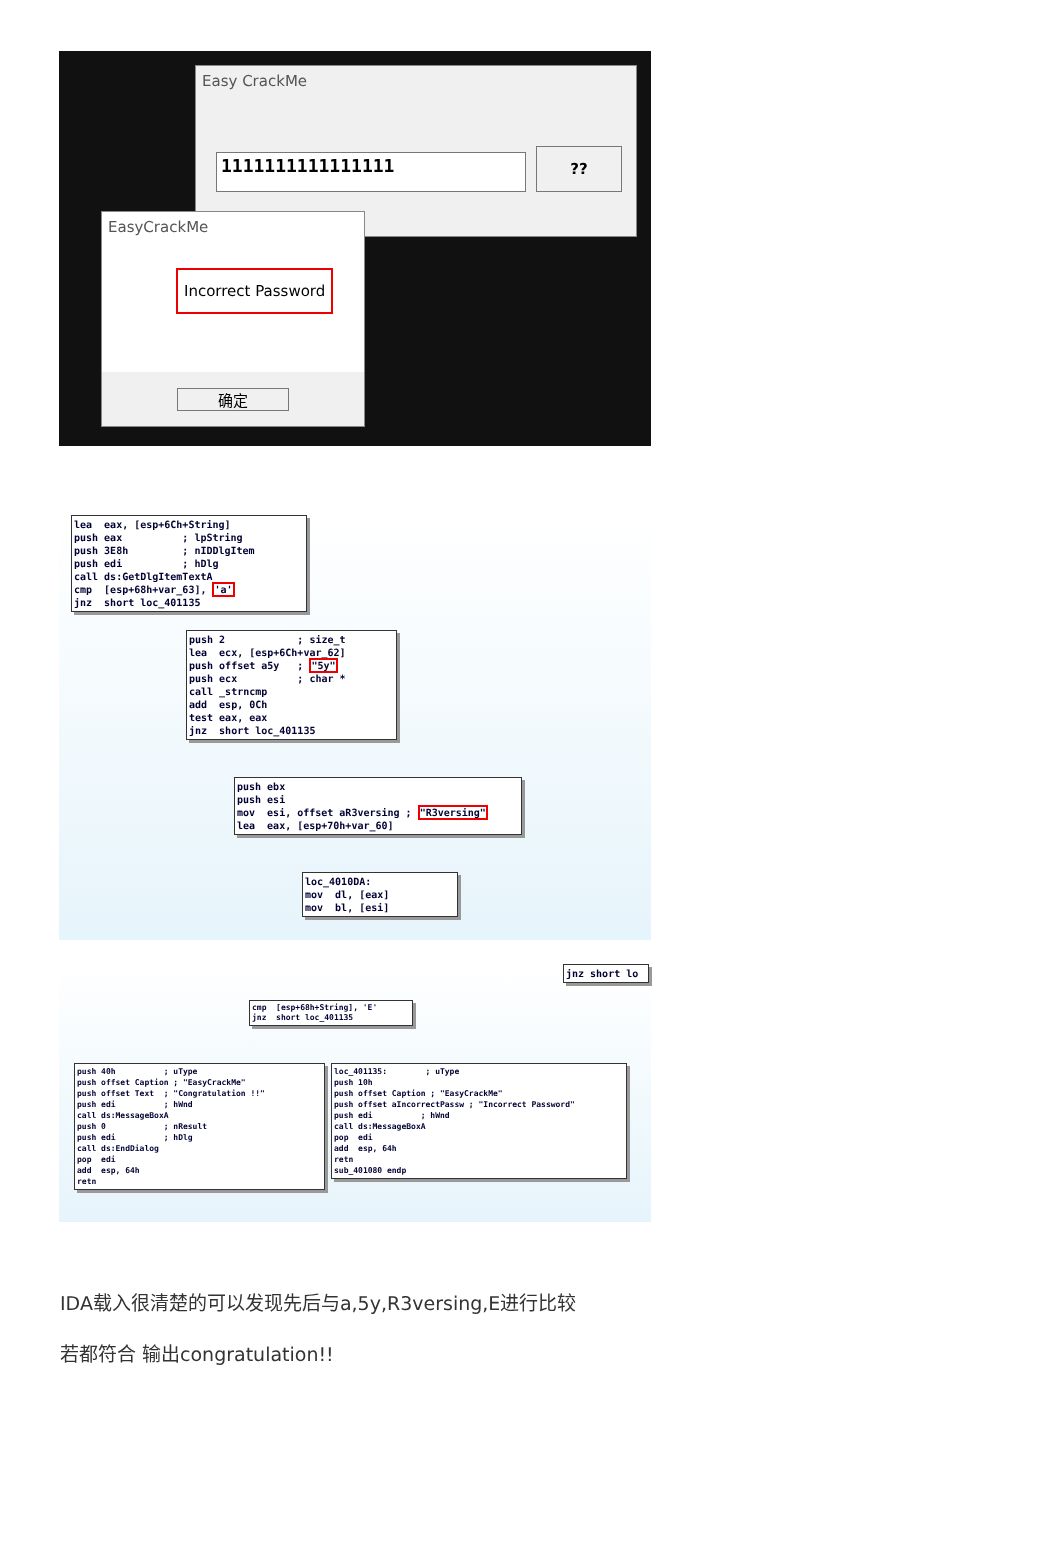Easy CrackMe
1111111111111111 ??
EasyCrackMe
Incorrect Password
确定
lea eax, [esp+6Ch+String] push eax ; lpString push 3E8h ; nIDDlgItem push edi ; hDlg call ds:GetDlgItemTextA cmp [esp+68h+var_63], 'a' jnz short loc_401135
push 2 ; size_t lea ecx, [esp+6Ch+var_62] push offset a5y ; "5y" push ecx ; char * call _strncmp add esp, 0Ch test eax, eax jnz short loc_401135
push ebx push esi mov esi, offset aR3versing ; "R3versing" lea eax, [esp+70h+var_60]
loc_4010DA: mov dl, [eax] mov bl, [esi]
jnz short lo
cmp [esp+68h+String], 'E' jnz short loc_401135
push 40h ; uType push offset Caption ; "EasyCrackMe" push offset Text ; "Congratulation !!" push edi ; hWnd call ds:MessageBoxA push 0 ; nResult push edi ; hDlg call ds:EndDialog pop edi add esp, 64h retn
loc_401135: ; uType push 10h push offset Caption ; "EasyCrackMe" push offset aIncorrectPassw ; "Incorrect Password" push edi ; hWnd call ds:MessageBoxA pop edi add esp, 64h retn sub_401080 endp
IDA载入很清楚的可以发现先后与a,5y,R3versing,E进行比较
若都符合 输出congratulation!!